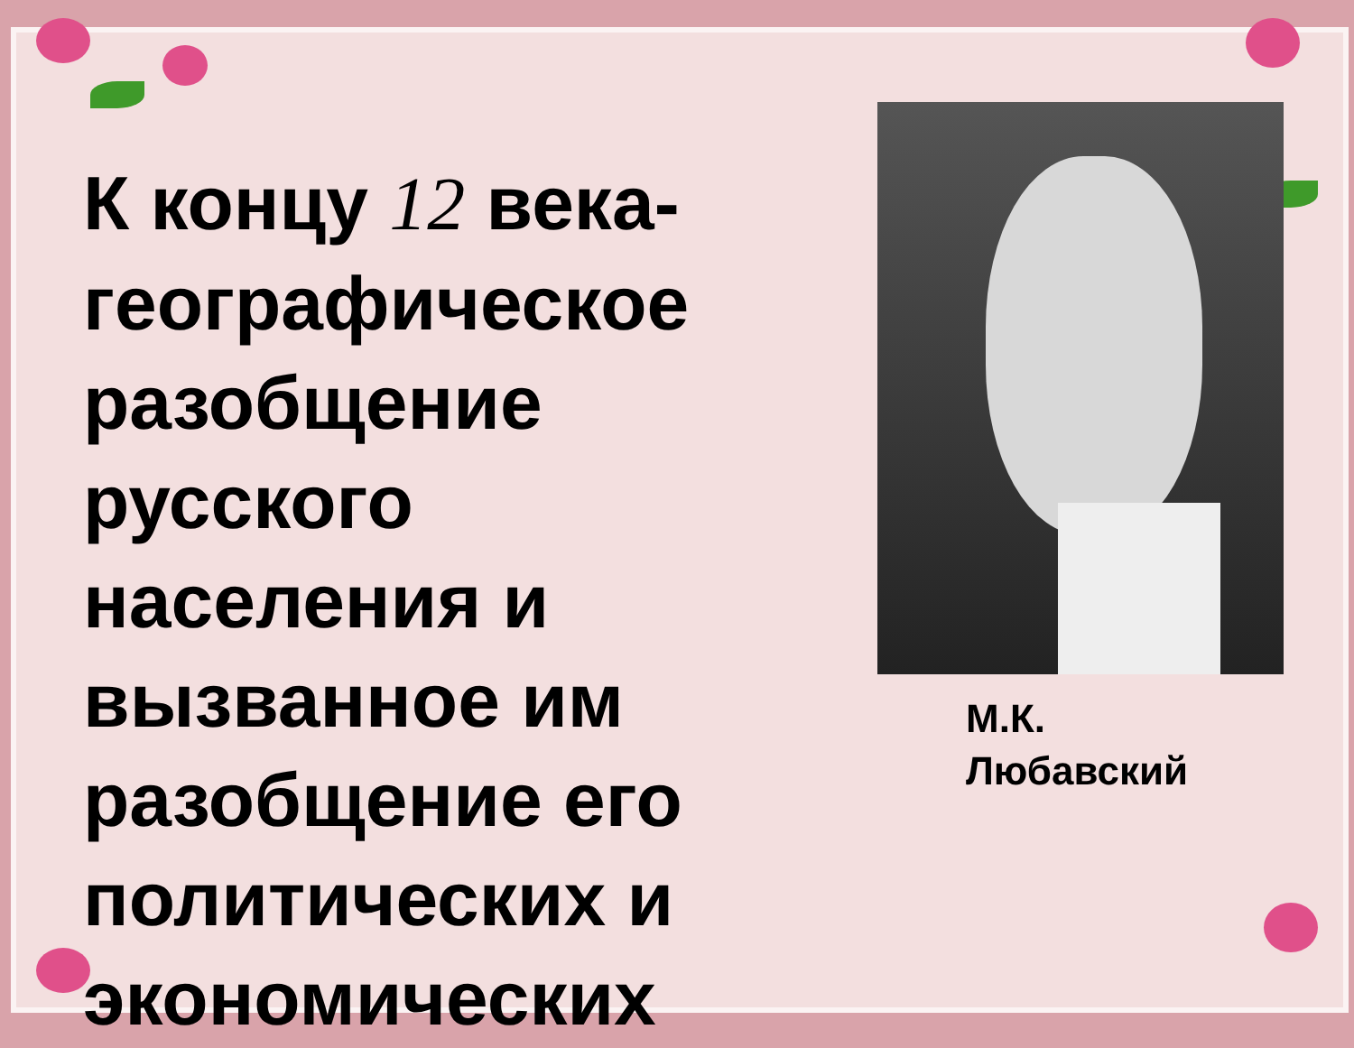К концу 12 века- географическое разобщение русского населения и вызванное им разобщение его политических и экономических
М.К.
Любавский